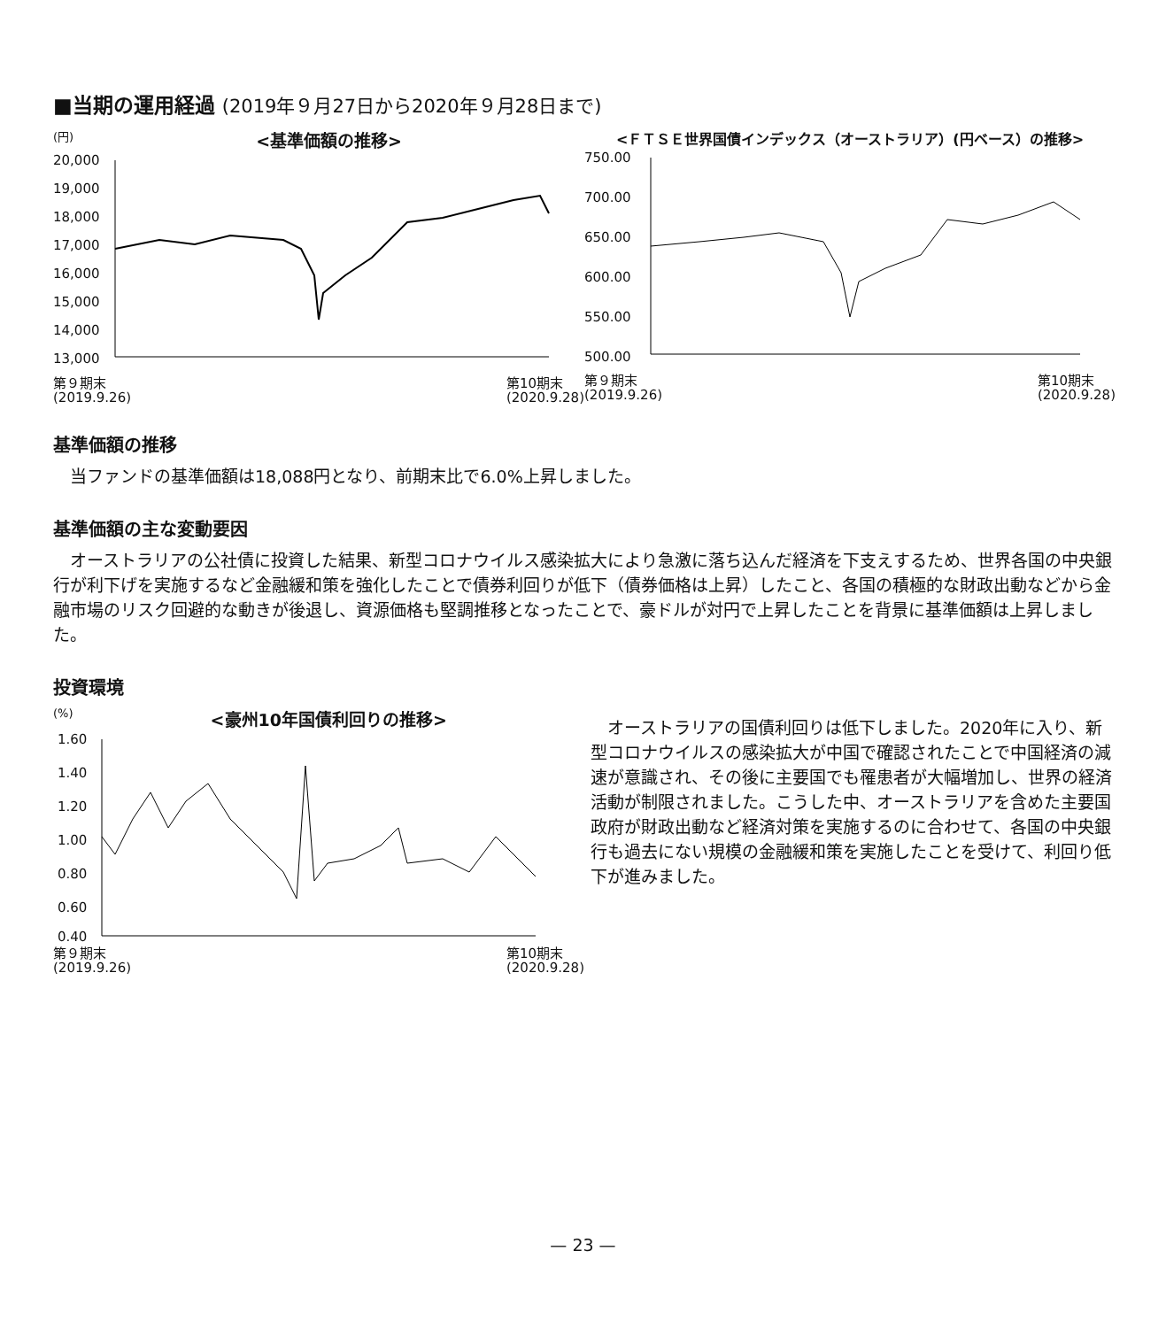■当期の運用経過 (2019年９月27日から2020年９月28日まで)
(円) <基準価額の推移>
20,000
19,000
18,000
17,000
16,000
15,000
14,000
13,000
第９期末
(2019.9.26) 第10期末
(2020.9.28)
<ＦＴＳＥ世界国債インデックス（オーストラリア）(円ベース）の推移>
750.00
700.00
650.00
600.00
550.00
500.00
第９期末
(2019.9.26) 第10期末
(2020.9.28)
基準価額の推移
当ファンドの基準価額は18,088円となり、前期末比で6.0%上昇しました。
基準価額の主な変動要因
オーストラリアの公社債に投資した結果、新型コロナウイルス感染拡大により急激に落ち込んだ経済を下支えするため、世界各国の中央銀行が利下げを実施するなど金融緩和策を強化したことで債券利回りが低下（債券価格は上昇）したこと、各国の積極的な財政出動などから金融市場のリスク回避的な動きが後退し、資源価格も堅調推移となったことで、豪ドルが対円で上昇したことを背景に基準価額は上昇しました。
投資環境
(%) <豪州10年国債利回りの推移>
1.60
1.40
1.20
1.00
0.80
0.60
0.40
第９期末
(2019.9.26) 第10期末
(2020.9.28)
オーストラリアの国債利回りは低下しました。2020年に入り、新型コロナウイルスの感染拡大が中国で確認されたことで中国経済の減速が意識され、その後に主要国でも罹患者が大幅増加し、世界の経済活動が制限されました。こうした中、オーストラリアを含めた主要国政府が財政出動など経済対策を実施するのに合わせて、各国の中央銀行も過去にない規模の金融緩和策を実施したことを受けて、利回り低下が進みました。
— 23 —